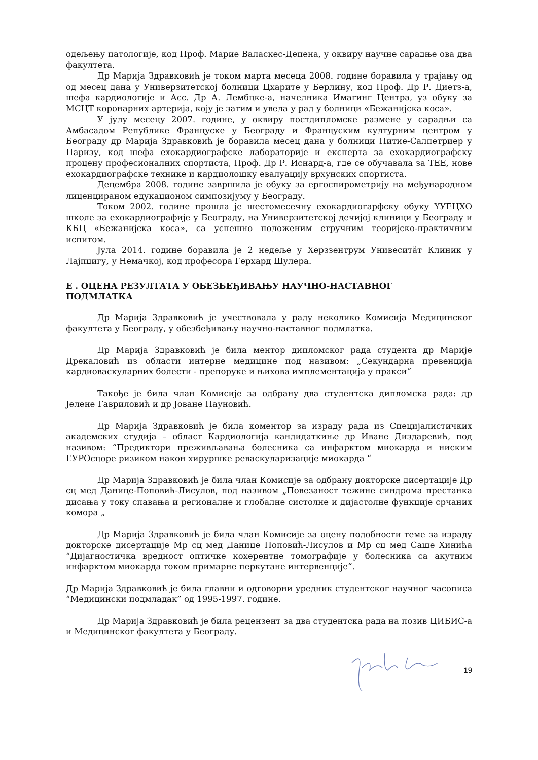одељењу патологије, код Проф. Марие Валаскес-Депена, у оквиру научне сарадње ова два факултета.
Др Марија Здравковић је током марта месеца 2008. године боравила у трајању од од месец дана у Универзитетској болници Цхарите у Берлину, код Проф. Др Р. Диетз-а, шефа кардиологије и Асс. Др А. Лембцке-а, начелника Имагинг Центра, уз обуку за МСЦТ коронарних артерија, коју је затим и увела у рад у болници «Бежанијска коса».
У јулу месецу 2007. године, у оквиру постдипломске размене у сарадњи са Амбасадом Републике Француске у Београду и Француским културним центром у Београду др Марија Здравковић је боравила месец дана у болници Питие-Салпетриер у Паризу, код шефа ехокардиографске лабораторије и експерта за ехокардиографску процену професионалних спортиста, Проф. Др Р. Иснард-а, где се обучавала за ТЕЕ, нове ехокардиографске технике и кардиолошку евалуацију врхунских спортиста.
Децембра 2008. године завршила је обуку за ергоспирометрију на међународном лиценцираном едукационом симпозијуму у Београду.
Током 2002. године прошла је шестомесечну ехокардиогарфску обуку YУЕЦХО школе за ехокардиографије у Београду, на Универзитетској дечијој клиници у Београду и КБЦ «Бежанијска коса», са успешно положеним стручним теоријско-практичним испитом.
Јула 2014. године боравила је 2 недеље у Херззентрум Унивеситäт Клиник у Лајпцигу, у Немачкој, код професора Герхард Шулера.
Е . ОЦЕНА РЕЗУЛТАТА У ОБЕЗБЕЂИВАЊУ НАУЧНО-НАСТАВНОГ
ПОДМЛАТКА
Др Марија Здравковић је учествовала у раду неколико Комисија Медицинског факултета у Београду, у обезбеђивању научно-наставног подмлатка.
Др Марија Здравковић је била ментор дипломског рада студента др Марије Дрекаловић из области интерне медицине под називом: „Секундарна превенција кардиоваскуларних болести - препоруке и њихова имплементација у пракси“
Такође је била члан Комисије за одбрану два студентска дипломска рада: др Јелене Гавриловић и др Јоване Пауновић.
Др Марија Здравковић је била коментор за израду рада из Специјалистичких академских студија – област Кардиологија кандидаткиње др Иване Диздаревић, под називом: “Предиктори преживљавања болесника са инфарктом миокарда и ниским ЕУРОсцоре ризиком након хируршке реваскуларизације миокарда “
Др Марија Здравковић је била члан Комисије за одбрану докторске дисертације Др сц мед Данице-Поповић-Лисулов, под називом „Повезаност тежине синдрома престанка дисања у току спавања и регионалне и глобалне систолне и дијастолне функције срчаних комора „
Др Марија Здравковић је била члан Комисије за оцену подобности теме за израду докторске дисертације Мр сц мед Данице Поповић-Лисулов и Мр сц мед Саше Хинића “Дијагностичка вредност оптичке кохерентне томографије у болесника са акутним инфарктом миокарда током примарне перкутане интервенције“.
Др Марија Здравковић је била главни и одговорни уредник студентског научног часописа “Медицински подмладак” од 1995-1997. године.
Др Марија Здравковић је била рецензент за два студентска рада на позив ЦИБИС-а и Медицинског факултета у Београду.
19